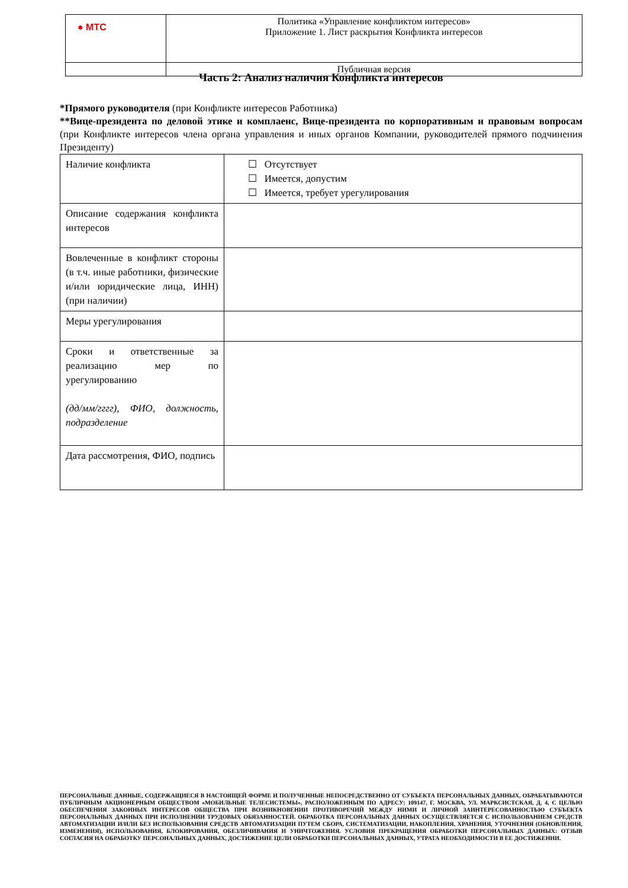| ● МТС | Политика «Управление конфликтом интересов» Приложение 1. Лист раскрытия Конфликта интересов |
| | Публичная версия |
Часть 2: Анализ наличия Конфликта интересов
*Прямого руководителя (при Конфликте интересов Работника)
**Вице-президента по деловой этике и комплаенс, Вице-президента по корпоративным и правовым вопросам (при Конфликте интересов члена органа управления и иных органов Компании, руководителей прямого подчинения Президенту)
| Наличие конфликта | ☐ Отсутствует ☐ Имеется, допустим ☐ Имеется, требует урегулирования |
| Описание содержания конфликта интересов | |
| Вовлеченные в конфликт стороны (в т.ч. иные работники, физические и/или юридические лица, ИНН) (при наличии) | |
| Меры урегулирования | |
| Сроки и ответственные за реализацию мер по урегулированию (дд/мм/гггг), ФИО, должность, подразделение | |
| Дата рассмотрения, ФИО, подпись | |
ПЕРСОНАЛЬНЫЕ ДАННЫЕ, СОДЕРЖАЩИЕСЯ В НАСТОЯЩЕЙ ФОРМЕ И ПОЛУЧЕННЫЕ НЕПОСРЕДСТВЕННО ОТ СУБЪЕКТА ПЕРСОНАЛЬНЫХ ДАННЫХ, ОБРАБАТЫВАЮТСЯ ПУБЛИЧНЫМ АКЦИОНЕРНЫМ ОБЩЕСТВОМ «МОБИЛЬНЫЕ ТЕЛЕСИСТЕМЫ», РАСПОЛОЖЕННЫМ ПО АДРЕСУ: 109147, Г. МОСКВА, УЛ. МАРКСИСТСКАЯ, Д. 4, С ЦЕЛЬЮ ОБЕСПЕЧЕНИЯ ЗАКОННЫХ ИНТЕРЕСОВ ОБЩЕСТВА ПРИ ВОЗНИКНОВЕНИИ ПРОТИВОРЕЧИЙ МЕЖДУ НИМИ И ЛИЧНОЙ ЗАИНТЕРЕСОВАННОСТЬЮ СУБЪЕКТА ПЕРСОНАЛЬНЫХ ДАННЫХ ПРИ ИСПОЛНЕНИИ ТРУДОВЫХ ОБЯЗАННОСТЕЙ. ОБРАБОТКА ПЕРСОНАЛЬНЫХ ДАННЫХ ОСУЩЕСТВЛЯЕТСЯ С ИСПОЛЬЗОВАНИЕМ СРЕДСТВ АВТОМАТИЗАЦИИ И/ИЛИ БЕЗ ИСПОЛЬЗОВАНИЯ СРЕДСТВ АВТОМАТИЗАЦИИ ПУТЕМ СБОРА, СИСТЕМАТИЗАЦИИ, НАКОПЛЕНИЯ, ХРАНЕНИЯ, УТОЧНЕНИЯ (ОБНОВЛЕНИЯ, ИЗМЕНЕНИЯ), ИСПОЛЬЗОВАНИЯ, БЛОКИРОВАНИЯ, ОБЕЗЛИЧИВАНИЯ И УНИЧТОЖЕНИЯ. УСЛОВИЯ ПРЕКРАЩЕНИЯ ОБРАБОТКИ ПЕРСОНАЛЬНЫХ ДАННЫХ: ОТЗЫВ СОГЛАСИЯ НА ОБРАБОТКУ ПЕРСОНАЛЬНЫХ ДАННЫХ, ДОСТИЖЕНИЕ ЦЕЛИ ОБРАБОТКИ ПЕРСОНАЛЬНЫХ ДАННЫХ, УТРАТА НЕОБХОДИМОСТИ В ЕЕ ДОСТИЖЕНИИ.